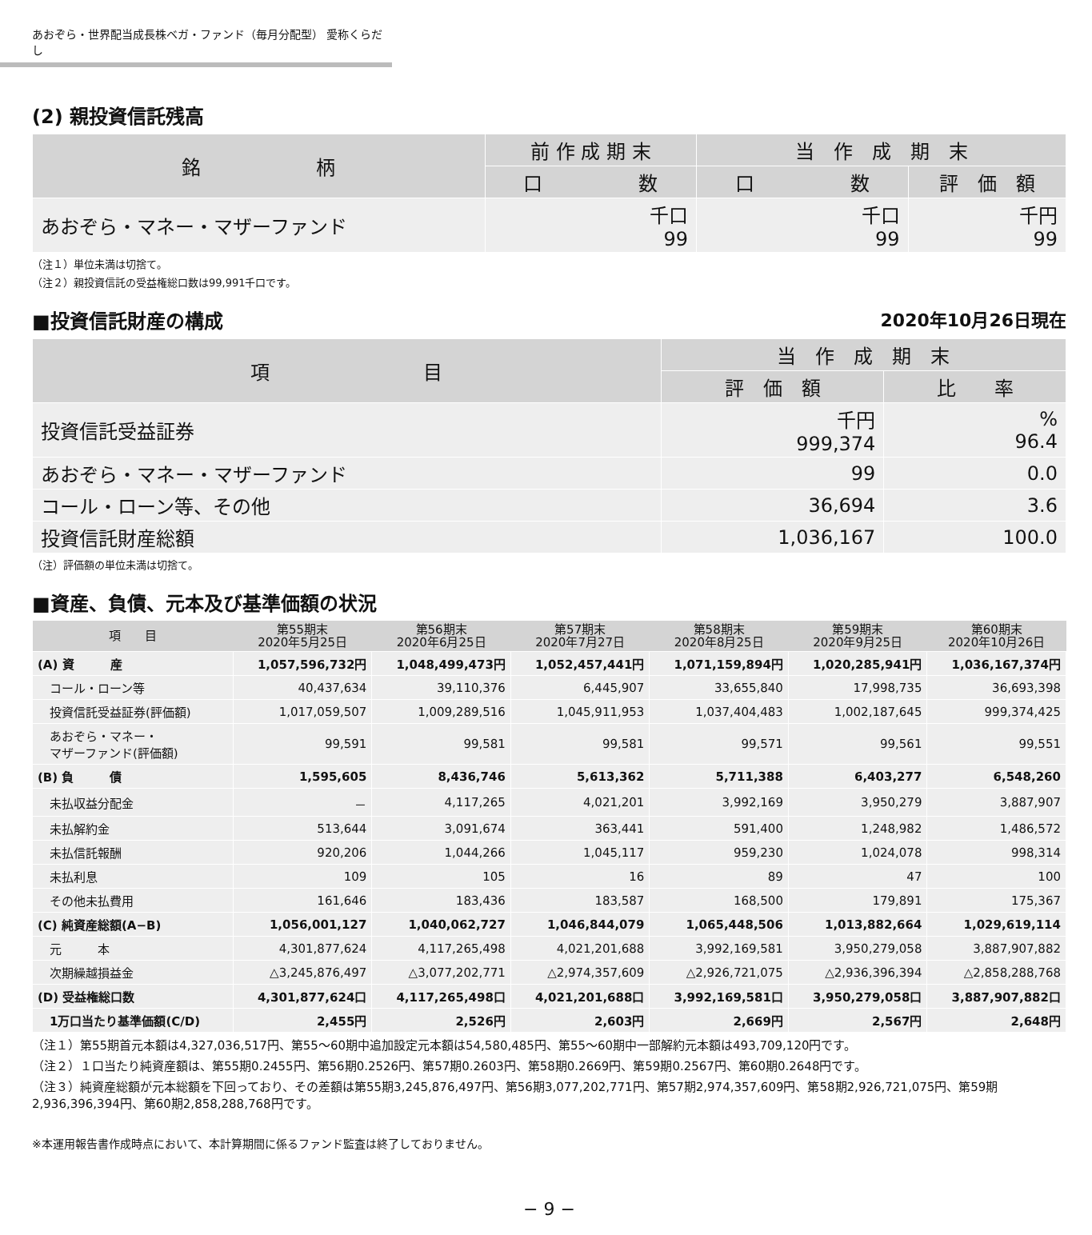あおぞら・世界配当成長株ベガ・ファンド（毎月分配型） 愛称くらだし
(2) 親投資信託残高
| 銘 柄 | 前 作 成 期 末 | 当 作 成 期 末 | |
| --- | --- | --- | --- |
| | 口 数 | 口 数 | 評 価 額 |
| あおぞら・マネー・マザーファンド | 千口 99 | 千口 99 | 千円 99 |
（注１）単位未満は切捨て。
（注２）親投資信託の受益権総口数は99,991千口です。
■投資信託財産の構成 2020年10月26日現在
| 項 目 | 当 作 成 期 末 | |
| --- | --- | --- |
| | 評 価 額 | 比 率 |
| 投資信託受益証券 | 千円 999,374 | % 96.4 |
| あおぞら・マネー・マザーファンド | 99 | 0.0 |
| コール・ローン等、その他 | 36,694 | 3.6 |
| 投資信託財産総額 | 1,036,167 | 100.0 |
（注）評価額の単位未満は切捨て。
■資産、負債、元本及び基準価額の状況
| 項 目 | 第55期末 2020年5月25日 | 第56期末 2020年6月25日 | 第57期末 2020年7月27日 | 第58期末 2020年8月25日 | 第59期末 2020年9月25日 | 第60期末 2020年10月26日 |
| --- | --- | --- | --- | --- | --- | --- |
| (A) 資 産 | 1,057,596,732円 | 1,048,499,473円 | 1,052,457,441円 | 1,071,159,894円 | 1,020,285,941円 | 1,036,167,374円 |
| コール・ローン等 | 40,437,634 | 39,110,376 | 6,445,907 | 33,655,840 | 17,998,735 | 36,693,398 |
| 投資信託受益証券(評価額) | 1,017,059,507 | 1,009,289,516 | 1,045,911,953 | 1,037,404,483 | 1,002,187,645 | 999,374,425 |
| あおぞら・マネー・ マザーファンド(評価額) | 99,591 | 99,581 | 99,581 | 99,571 | 99,561 | 99,551 |
| (B) 負 債 | 1,595,605 | 8,436,746 | 5,613,362 | 5,711,388 | 6,403,277 | 6,548,260 |
| 未払収益分配金 | － | 4,117,265 | 4,021,201 | 3,992,169 | 3,950,279 | 3,887,907 |
| 未払解約金 | 513,644 | 3,091,674 | 363,441 | 591,400 | 1,248,982 | 1,486,572 |
| 未払信託報酬 | 920,206 | 1,044,266 | 1,045,117 | 959,230 | 1,024,078 | 998,314 |
| 未払利息 | 109 | 105 | 16 | 89 | 47 | 100 |
| その他未払費用 | 161,646 | 183,436 | 183,587 | 168,500 | 179,891 | 175,367 |
| (C) 純資産総額(A−B) | 1,056,001,127 | 1,040,062,727 | 1,046,844,079 | 1,065,448,506 | 1,013,882,664 | 1,029,619,114 |
| 元 本 | 4,301,877,624 | 4,117,265,498 | 4,021,201,688 | 3,992,169,581 | 3,950,279,058 | 3,887,907,882 |
| 次期繰越損益金 | △3,245,876,497 | △3,077,202,771 | △2,974,357,609 | △2,926,721,075 | △2,936,396,394 | △2,858,288,768 |
| (D) 受益権総口数 | 4,301,877,624口 | 4,117,265,498口 | 4,021,201,688口 | 3,992,169,581口 | 3,950,279,058口 | 3,887,907,882口 |
| 1万口当たり基準価額(C/D) | 2,455円 | 2,526円 | 2,603円 | 2,669円 | 2,567円 | 2,648円 |
（注１）第55期首元本額は4,327,036,517円、第55〜60期中追加設定元本額は54,580,485円、第55〜60期中一部解約元本額は493,709,120円です。
（注２）１口当たり純資産額は、第55期0.2455円、第56期0.2526円、第57期0.2603円、第58期0.2669円、第59期0.2567円、第60期0.2648円です。
（注３）純資産総額が元本総額を下回っており、その差額は第55期3,245,876,497円、第56期3,077,202,771円、第57期2,974,357,609円、第58期2,926,721,075円、第59期2,936,396,394円、第60期2,858,288,768円です。
※本運用報告書作成時点において、本計算期間に係るファンド監査は終了しておりません。
− 9 −